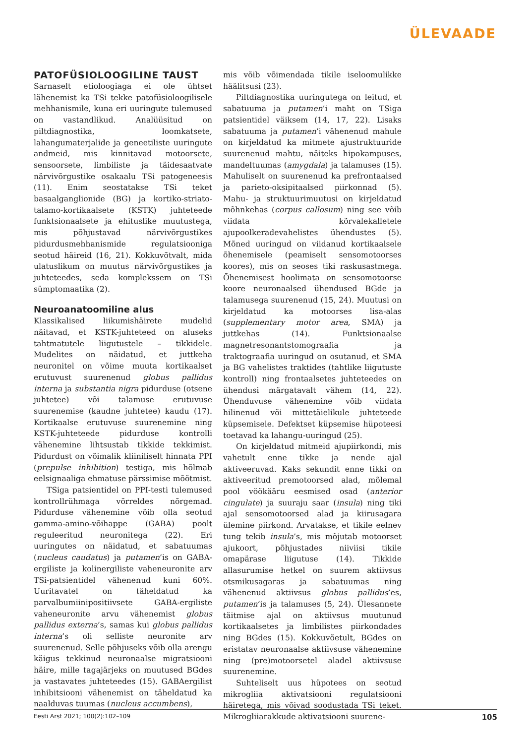ÜLEVAADE
PATOFÜSIOLOOGILINE TAUST
Sarnaselt etioloogiaga ei ole ühtset lähenemist ka TSi tekke patofüsioloogilisele mehhanismile, kuna eri uuringute tulemused on vastandlikud. Analüüsitud on piltdiagnostika, loomkatsete, lahangumaterjalide ja geneetiliste uuringute andmeid, mis kinnitavad motoorsete, sensoorsete, limbiliste ja täidesaatvate närvivõrgustike osakaalu TSi patogeneesis (11). Enim seostatakse TSi teket basaalganglionide (BG) ja kortiko-striato-talamo-kortikaalsete (KSTK) juhteteede funktsionaalsete ja ehituslike muutustega, mis põhjustavad närvivõrgustikes pidurdusmehhanismide regulatsiooniga seotud häireid (16, 21). Kokkuvõtvalt, mida ulatuslikum on muutus närvivõrgustikes ja juhteteedes, seda komplekssem on TSi sümptomaatika (2).
Neuroanatoomiline alus
Klassikalised liikumishäirete mudelid näitavad, et KSTK-juhteteed on aluseks tahtmatutele liigutustele – tikkidele. Mudelites on näidatud, et juttkeha neuronitel on võime muuta kortikaalset erutuvust suurenenud globus pallidus interna ja substantia nigra pidurduse (otsene juhtetee) või talamuse erutuvuse suurenemise (kaudne juhtetee) kaudu (17). Kortikaalse erutuvuse suurenemine ning KSTK-juhteteede pidurduse kontrolli vähenemine lihtsustab tikkide tekkimist. Pidurdust on võimalik kliiniliselt hinnata PPI (prepulse inhibition) testiga, mis hõlmab eelsignaaliga ehmatuse pärssimise mõõtmist.
TSiga patsientidel on PPI-testi tulemused kontrollrühmaga võrreldes nõrgemad. Pidurduse vähenemine võib olla seotud gamma-amino-võihappe (GABA) poolt reguleeritud neuronitega (22). Eri uuringutes on näidatud, et sabatuumas (nucleus caudatus) ja putamen’is on GABA-ergiliste ja kolinergiliste vaheneuronite arv TSi-patsientidel vähenenud kuni 60%. Uuritavatel on täheldatud ka parvalbumiinipositiivsete GABA-ergiliste vaheneuronite arvu vähenemist globus pallidus externa’s, samas kui globus pallidus interna’s oli selliste neuronite arv suurenenud. Selle põhjuseks võib olla arengu käigus tekkinud neuronaalse migratsiooni häire, mille tagajärjeks on muutused BGdes ja vastavates juhteteedes (15). GABAergilist inhibitsiooni vähenemist on täheldatud ka naalduvas tuumas (nucleus accumbens),
mis võib võimendada tikile iseloomulikke häälitsusi (23).
Piltdiagnostika uuringutega on leitud, et sabatuuma ja putamen’i maht on TSiga patsientidel väiksem (14, 17, 22). Lisaks sabatuuma ja putamen’i vähenenud mahule on kirjeldatud ka mitmete ajustruktuuride suurenenud mahtu, näiteks hipokampuses, mandeltuumas (amygdala) ja talamuses (15). Mahuliselt on suurenenud ka prefrontaalsed ja parieto-oksipitaalsed piirkonnad (5). Mahu- ja struktuurimuutusi on kirjeldatud mõhnkehas (corpus callosum) ning see võib viidata kõrvalekalletele ajupoolkeradevahelistes ühendustes (5). Mõned uuringud on viidanud kortikaalsele õhenemisele (peamiselt sensomotoorses koores), mis on seoses tiki raskusastmega. Õhenemisest hoolimata on sensomotoorse koore neuronaalsed ühendused BGde ja talamusega suurenenud (15, 24). Muutusi on kirjeldatud ka motoorses lisa-alas (supplementary motor area, SMA) ja juttkehas (14). Funktsionaalse magnetresonantstomograafia ja traktograafia uuringud on osutanud, et SMA ja BG vahelistes traktides (tahtlike liigutuste kontroll) ning frontaalsetes juhteteedes on ühendusi märgatavalt vähem (14, 22). Ühenduvuse vähenemine võib viidata hilinenud või mittetäielikule juhteteede küpsemisele. Defektset küpsemise hüpoteesi toetavad ka lahangu-uuringud (25).
On kirjeldatud mitmeid ajupiirkondi, mis vahetult enne tikke ja nende ajal aktiveeruvad. Kaks sekundit enne tikki on aktiveeritud premotoorsed alad, mõlemal pool vöökääru eesmised osad (anterior cingulate) ja suuraju saar (insula) ning tiki ajal sensomotoorsed alad ja kiirusagara ülemine piirkond. Arvatakse, et tikile eelnev tung tekib insula’s, mis mõjutab motoorset ajukoort, põhjustades niiviisi tikile omapärase liigutuse (14). Tikkide allasurumise hetkel on suurem aktiivsus otsmikusagaras ja sabatuumas ning vähenenud aktiivsus globus pallidus’es, putamen’is ja talamuses (5, 24). Ülesannete täitmise ajal on aktiivsus muutunud kortikaalsetes ja limbilistes piirkondades ning BGdes (15). Kokkuvõetult, BGdes on eristatav neuronaalse aktiivsuse vähenemine ning (pre)motoorsetel aladel aktiivsuse suurenemine.
Suhteliselt uus hüpotees on seotud mikrogliia aktivatsiooni regulatsiooni häiretega, mis võivad soodustada TSi teket. Mikrogliiarakkude aktivatsiooni suurene-
Eesti Arst 2021; 100(2):102–109 105